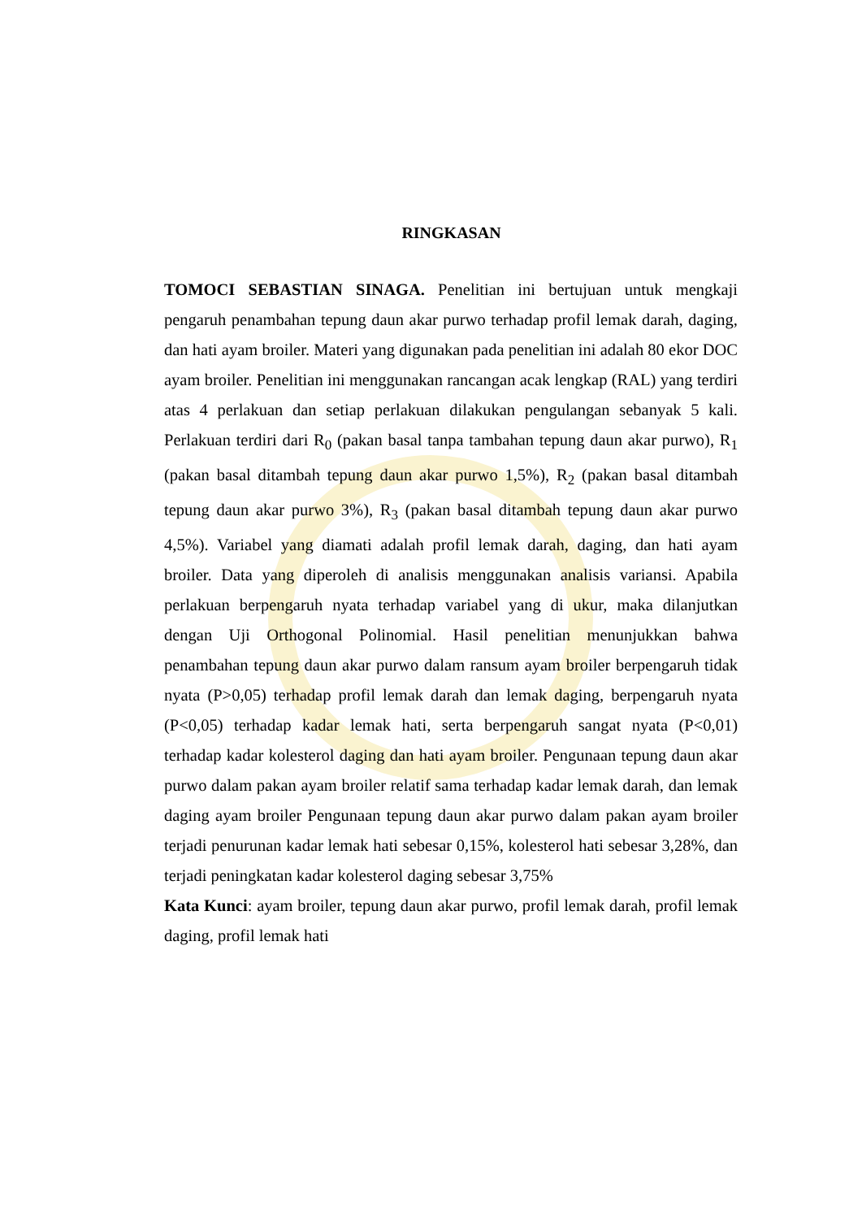RINGKASAN
TOMOCI SEBASTIAN SINAGA. Penelitian ini bertujuan untuk mengkaji pengaruh penambahan tepung daun akar purwo terhadap profil lemak darah, daging, dan hati ayam broiler. Materi yang digunakan pada penelitian ini adalah 80 ekor DOC ayam broiler. Penelitian ini menggunakan rancangan acak lengkap (RAL) yang terdiri atas 4 perlakuan dan setiap perlakuan dilakukan pengulangan sebanyak 5 kali. Perlakuan terdiri dari R<sub>0</sub> (pakan basal tanpa tambahan tepung daun akar purwo), R<sub>1</sub> (pakan basal ditambah tepung daun akar purwo 1,5%), R<sub>2</sub> (pakan basal ditambah tepung daun akar purwo 3%), R<sub>3</sub> (pakan basal ditambah tepung daun akar purwo 4,5%). Variabel yang diamati adalah profil lemak darah, daging, dan hati ayam broiler. Data yang diperoleh di analisis menggunakan analisis variansi. Apabila perlakuan berpengaruh nyata terhadap variabel yang di ukur, maka dilanjutkan dengan Uji Orthogonal Polinomial. Hasil penelitian menunjukkan bahwa penambahan tepung daun akar purwo dalam ransum ayam broiler berpengaruh tidak nyata (P>0,05) terhadap profil lemak darah dan lemak daging, berpengaruh nyata (P<0,05) terhadap kadar lemak hati, serta berpengaruh sangat nyata (P<0,01) terhadap kadar kolesterol daging dan hati ayam broiler. Pengunaan tepung daun akar purwo dalam pakan ayam broiler relatif sama terhadap kadar lemak darah, dan lemak daging ayam broiler Pengunaan tepung daun akar purwo dalam pakan ayam broiler terjadi penurunan kadar lemak hati sebesar 0,15%, kolesterol hati sebesar 3,28%, dan terjadi peningkatan kadar kolesterol daging sebesar 3,75%
Kata Kunci: ayam broiler, tepung daun akar purwo, profil lemak darah, profil lemak daging, profil lemak hati